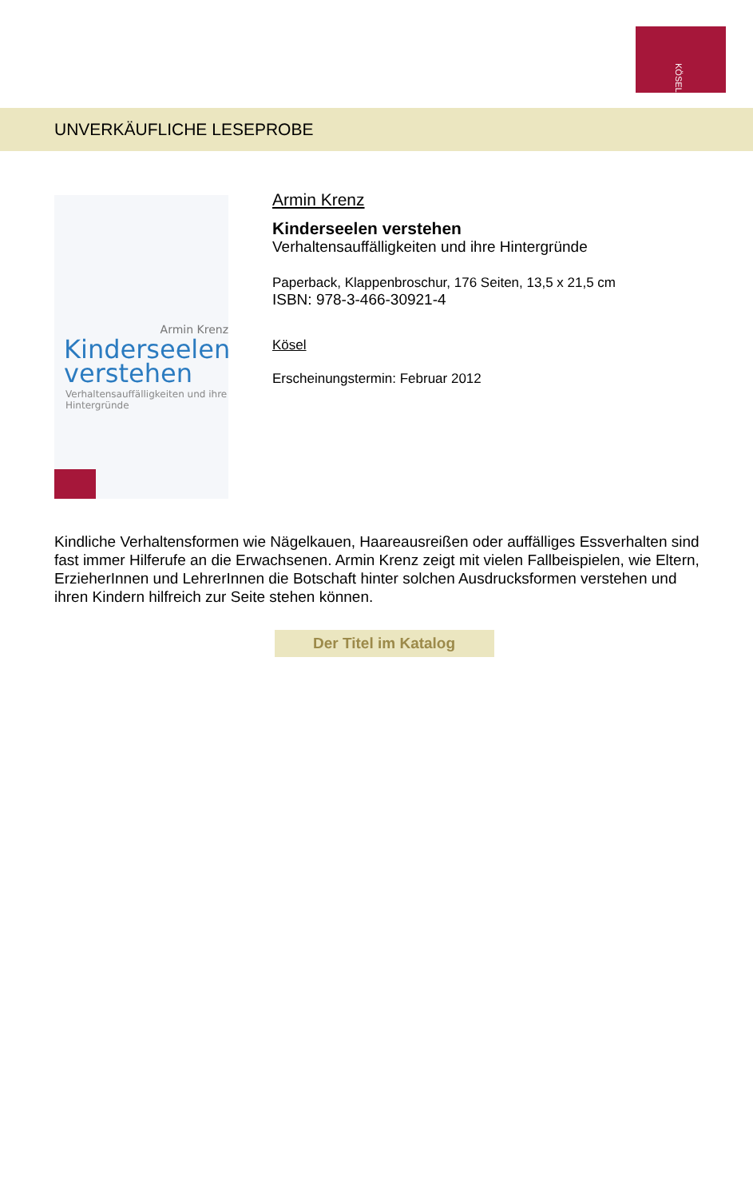KÖSEL
UNVERKÄUFLICHE LESEPROBE
Armin Krenz
Kinderseelen
verstehen
Verhaltensauffälligkeiten und ihre
Hintergründe
Armin Krenz
Kinderseelen verstehen
Verhaltensauffälligkeiten und ihre Hintergründe
Paperback, Klappenbroschur, 176 Seiten, 13,5 x 21,5 cm
ISBN: 978-3-466-30921-4
Kösel
Erscheinungstermin: Februar 2012
Kindliche Verhaltensformen wie Nägelkauen, Haareausreißen oder auffälliges Essverhalten sind fast immer Hilferufe an die Erwachsenen. Armin Krenz zeigt mit vielen Fallbeispielen, wie Eltern, ErzieherInnen und LehrerInnen die Botschaft hinter solchen Ausdrucksformen verstehen und ihren Kindern hilfreich zur Seite stehen können.
Der Titel im Katalog